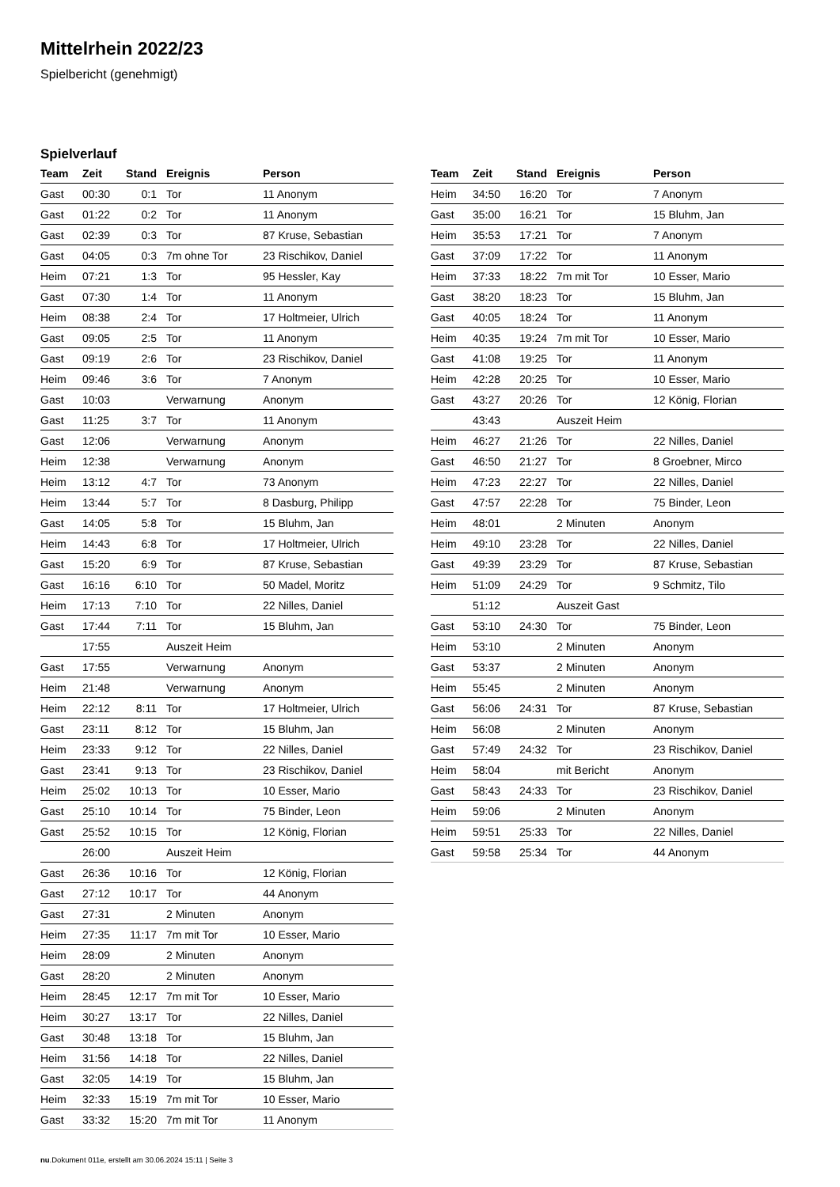Mittelrhein 2022/23
Spielbericht (genehmigt)
Spielverlauf
| Team | Zeit | Stand | Ereignis | Person |
| --- | --- | --- | --- | --- |
| Gast | 00:30 | 0:1 | Tor | 11 Anonym |
| Gast | 01:22 | 0:2 | Tor | 11 Anonym |
| Gast | 02:39 | 0:3 | Tor | 87 Kruse, Sebastian |
| Gast | 04:05 | 0:3 | 7m ohne Tor | 23 Rischikov, Daniel |
| Heim | 07:21 | 1:3 | Tor | 95 Hessler, Kay |
| Gast | 07:30 | 1:4 | Tor | 11 Anonym |
| Heim | 08:38 | 2:4 | Tor | 17 Holtmeier, Ulrich |
| Gast | 09:05 | 2:5 | Tor | 11 Anonym |
| Gast | 09:19 | 2:6 | Tor | 23 Rischikov, Daniel |
| Heim | 09:46 | 3:6 | Tor | 7 Anonym |
| Gast | 10:03 | | Verwarnung | Anonym |
| Gast | 11:25 | 3:7 | Tor | 11 Anonym |
| Gast | 12:06 | | Verwarnung | Anonym |
| Heim | 12:38 | | Verwarnung | Anonym |
| Heim | 13:12 | 4:7 | Tor | 73 Anonym |
| Heim | 13:44 | 5:7 | Tor | 8 Dasburg, Philipp |
| Gast | 14:05 | 5:8 | Tor | 15 Bluhm, Jan |
| Heim | 14:43 | 6:8 | Tor | 17 Holtmeier, Ulrich |
| Gast | 15:20 | 6:9 | Tor | 87 Kruse, Sebastian |
| Gast | 16:16 | 6:10 | Tor | 50 Madel, Moritz |
| Heim | 17:13 | 7:10 | Tor | 22 Nilles, Daniel |
| Gast | 17:44 | 7:11 | Tor | 15 Bluhm, Jan |
| | 17:55 | | Auszeit Heim | |
| Gast | 17:55 | | Verwarnung | Anonym |
| Heim | 21:48 | | Verwarnung | Anonym |
| Heim | 22:12 | 8:11 | Tor | 17 Holtmeier, Ulrich |
| Gast | 23:11 | 8:12 | Tor | 15 Bluhm, Jan |
| Heim | 23:33 | 9:12 | Tor | 22 Nilles, Daniel |
| Gast | 23:41 | 9:13 | Tor | 23 Rischikov, Daniel |
| Heim | 25:02 | 10:13 | Tor | 10 Esser, Mario |
| Gast | 25:10 | 10:14 | Tor | 75 Binder, Leon |
| Gast | 25:52 | 10:15 | Tor | 12 König, Florian |
| | 26:00 | | Auszeit Heim | |
| Gast | 26:36 | 10:16 | Tor | 12 König, Florian |
| Gast | 27:12 | 10:17 | Tor | 44 Anonym |
| Gast | 27:31 | | 2 Minuten | Anonym |
| Heim | 27:35 | 11:17 | 7m mit Tor | 10 Esser, Mario |
| Heim | 28:09 | | 2 Minuten | Anonym |
| Gast | 28:20 | | 2 Minuten | Anonym |
| Heim | 28:45 | 12:17 | 7m mit Tor | 10 Esser, Mario |
| Heim | 30:27 | 13:17 | Tor | 22 Nilles, Daniel |
| Gast | 30:48 | 13:18 | Tor | 15 Bluhm, Jan |
| Heim | 31:56 | 14:18 | Tor | 22 Nilles, Daniel |
| Gast | 32:05 | 14:19 | Tor | 15 Bluhm, Jan |
| Heim | 32:33 | 15:19 | 7m mit Tor | 10 Esser, Mario |
| Gast | 33:32 | 15:20 | 7m mit Tor | 11 Anonym |
| Team | Zeit | Stand | Ereignis | Person |
| --- | --- | --- | --- | --- |
| Heim | 34:50 | 16:20 | Tor | 7 Anonym |
| Gast | 35:00 | 16:21 | Tor | 15 Bluhm, Jan |
| Heim | 35:53 | 17:21 | Tor | 7 Anonym |
| Gast | 37:09 | 17:22 | Tor | 11 Anonym |
| Heim | 37:33 | 18:22 | 7m mit Tor | 10 Esser, Mario |
| Gast | 38:20 | 18:23 | Tor | 15 Bluhm, Jan |
| Gast | 40:05 | 18:24 | Tor | 11 Anonym |
| Heim | 40:35 | 19:24 | 7m mit Tor | 10 Esser, Mario |
| Gast | 41:08 | 19:25 | Tor | 11 Anonym |
| Heim | 42:28 | 20:25 | Tor | 10 Esser, Mario |
| Gast | 43:27 | 20:26 | Tor | 12 König, Florian |
| | 43:43 | | Auszeit Heim | |
| Heim | 46:27 | 21:26 | Tor | 22 Nilles, Daniel |
| Gast | 46:50 | 21:27 | Tor | 8 Groebner, Mirco |
| Heim | 47:23 | 22:27 | Tor | 22 Nilles, Daniel |
| Gast | 47:57 | 22:28 | Tor | 75 Binder, Leon |
| Heim | 48:01 | | 2 Minuten | Anonym |
| Heim | 49:10 | 23:28 | Tor | 22 Nilles, Daniel |
| Gast | 49:39 | 23:29 | Tor | 87 Kruse, Sebastian |
| Heim | 51:09 | 24:29 | Tor | 9 Schmitz, Tilo |
| | 51:12 | | Auszeit Gast | |
| Gast | 53:10 | 24:30 | Tor | 75 Binder, Leon |
| Heim | 53:10 | | 2 Minuten | Anonym |
| Gast | 53:37 | | 2 Minuten | Anonym |
| Heim | 55:45 | | 2 Minuten | Anonym |
| Gast | 56:06 | 24:31 | Tor | 87 Kruse, Sebastian |
| Heim | 56:08 | | 2 Minuten | Anonym |
| Gast | 57:49 | 24:32 | Tor | 23 Rischikov, Daniel |
| Heim | 58:04 | | mit Bericht | Anonym |
| Gast | 58:43 | 24:33 | Tor | 23 Rischikov, Daniel |
| Heim | 59:06 | | 2 Minuten | Anonym |
| Heim | 59:51 | 25:33 | Tor | 22 Nilles, Daniel |
| Gast | 59:58 | 25:34 | Tor | 44 Anonym |
nu.Dokument 011e, erstellt am 30.06.2024 15:11 | Seite 3